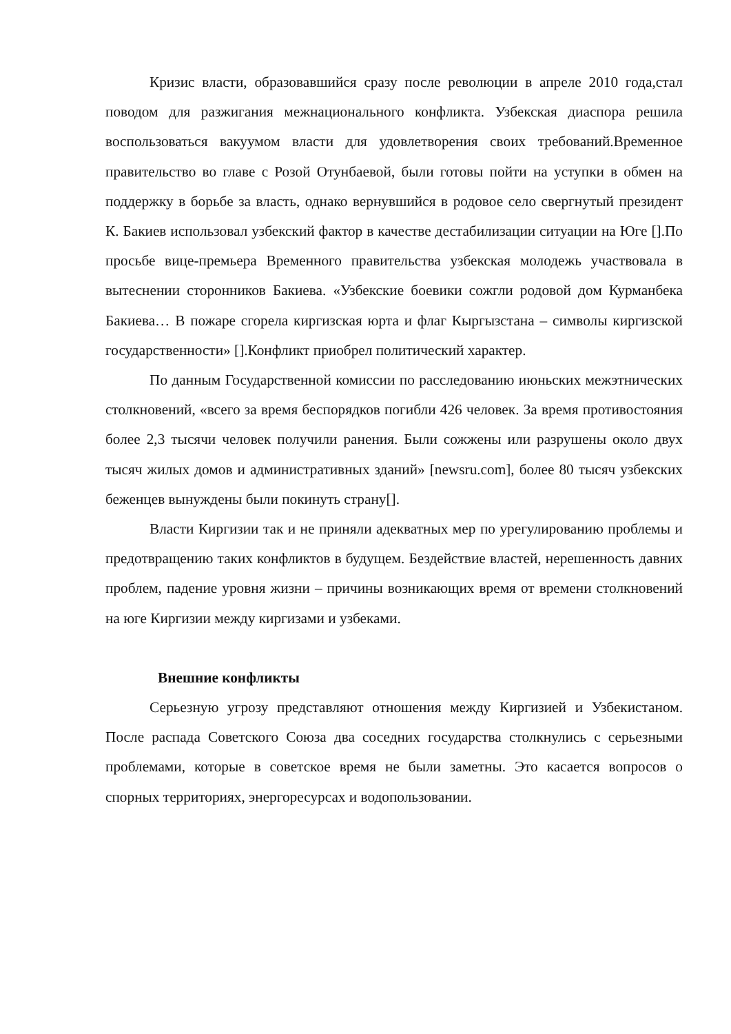Кризис власти, образовавшийся сразу после революции в апреле 2010 года,стал поводом для разжигания межнационального конфликта. Узбекская диаспора решила воспользоваться вакуумом власти для удовлетворения своих требований.Временное правительство во главе с Розой Отунбаевой, были готовы пойти на уступки в обмен на поддержку в борьбе за власть, однако вернувшийся в родовое село свергнутый президент К. Бакиев использовал узбекский фактор в качестве дестабилизации ситуации на Юге [].По просьбе вице-премьера Временного правительства узбекская молодежь участвовала в вытеснении сторонников Бакиева. «Узбекские боевики сожгли родовой дом Курманбека Бакиева… В пожаре сгорела киргизская юрта и флаг Кыргызстана – символы киргизской государственности» [].Конфликт приобрел политический характер.
По данным Государственной комиссии по расследованию июньских межэтнических столкновений, «всего за время беспорядков погибли 426 человек. За время противостояния более 2,3 тысячи человек получили ранения. Были сожжены или разрушены около двух тысяч жилых домов и административных зданий» [newsru.com], более 80 тысяч узбекских беженцев вынуждены были покинуть страну[].
Власти Киргизии так и не приняли адекватных мер по урегулированию проблемы и предотвращению таких конфликтов в будущем. Бездействие властей, нерешенность давних проблем, падение уровня жизни – причины возникающих время от времени столкновений на юге Киргизии между киргизами и узбеками.
Внешние конфликты
Серьезную угрозу представляют отношения между Киргизией и Узбекистаном. После распада Советского Союза два соседних государства столкнулись с серьезными проблемами, которые в советское время не были заметны. Это касается вопросов о спорных территориях, энергоресурсах и водопользовании.